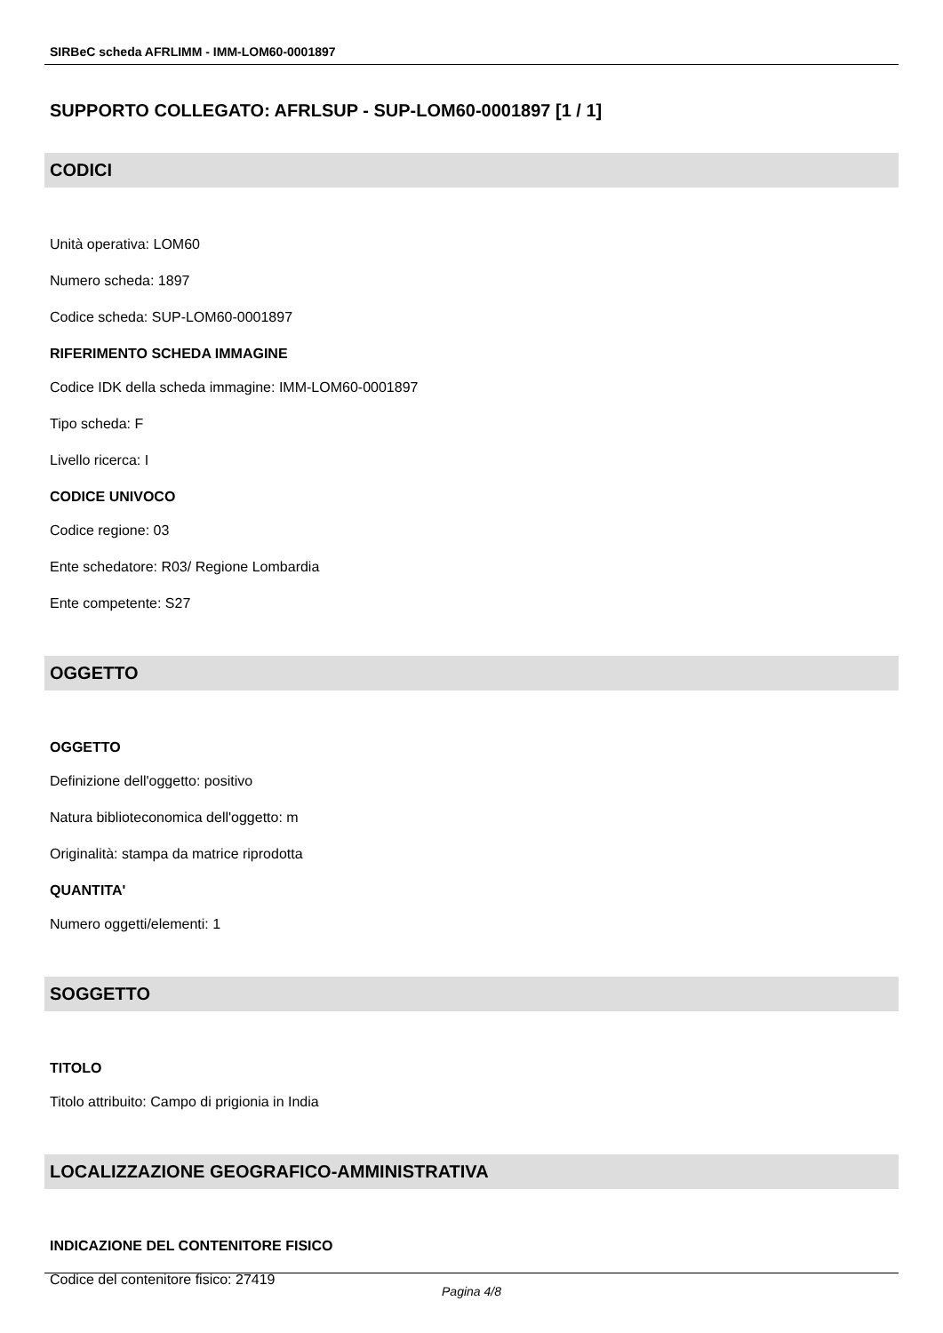SIRBeC scheda AFRLIMM - IMM-LOM60-0001897
SUPPORTO COLLEGATO: AFRLSUP - SUP-LOM60-0001897 [1 / 1]
CODICI
Unità operativa: LOM60
Numero scheda: 1897
Codice scheda: SUP-LOM60-0001897
RIFERIMENTO SCHEDA IMMAGINE
Codice IDK della scheda immagine: IMM-LOM60-0001897
Tipo scheda: F
Livello ricerca: I
CODICE UNIVOCO
Codice regione: 03
Ente schedatore: R03/ Regione Lombardia
Ente competente: S27
OGGETTO
OGGETTO
Definizione dell'oggetto: positivo
Natura biblioteconomica dell'oggetto: m
Originalità: stampa da matrice riprodotta
QUANTITA'
Numero oggetti/elementi: 1
SOGGETTO
TITOLO
Titolo attribuito: Campo di prigionia in India
LOCALIZZAZIONE GEOGRAFICO-AMMINISTRATIVA
INDICAZIONE DEL CONTENITORE FISICO
Codice del contenitore fisico: 27419
Pagina 4/8